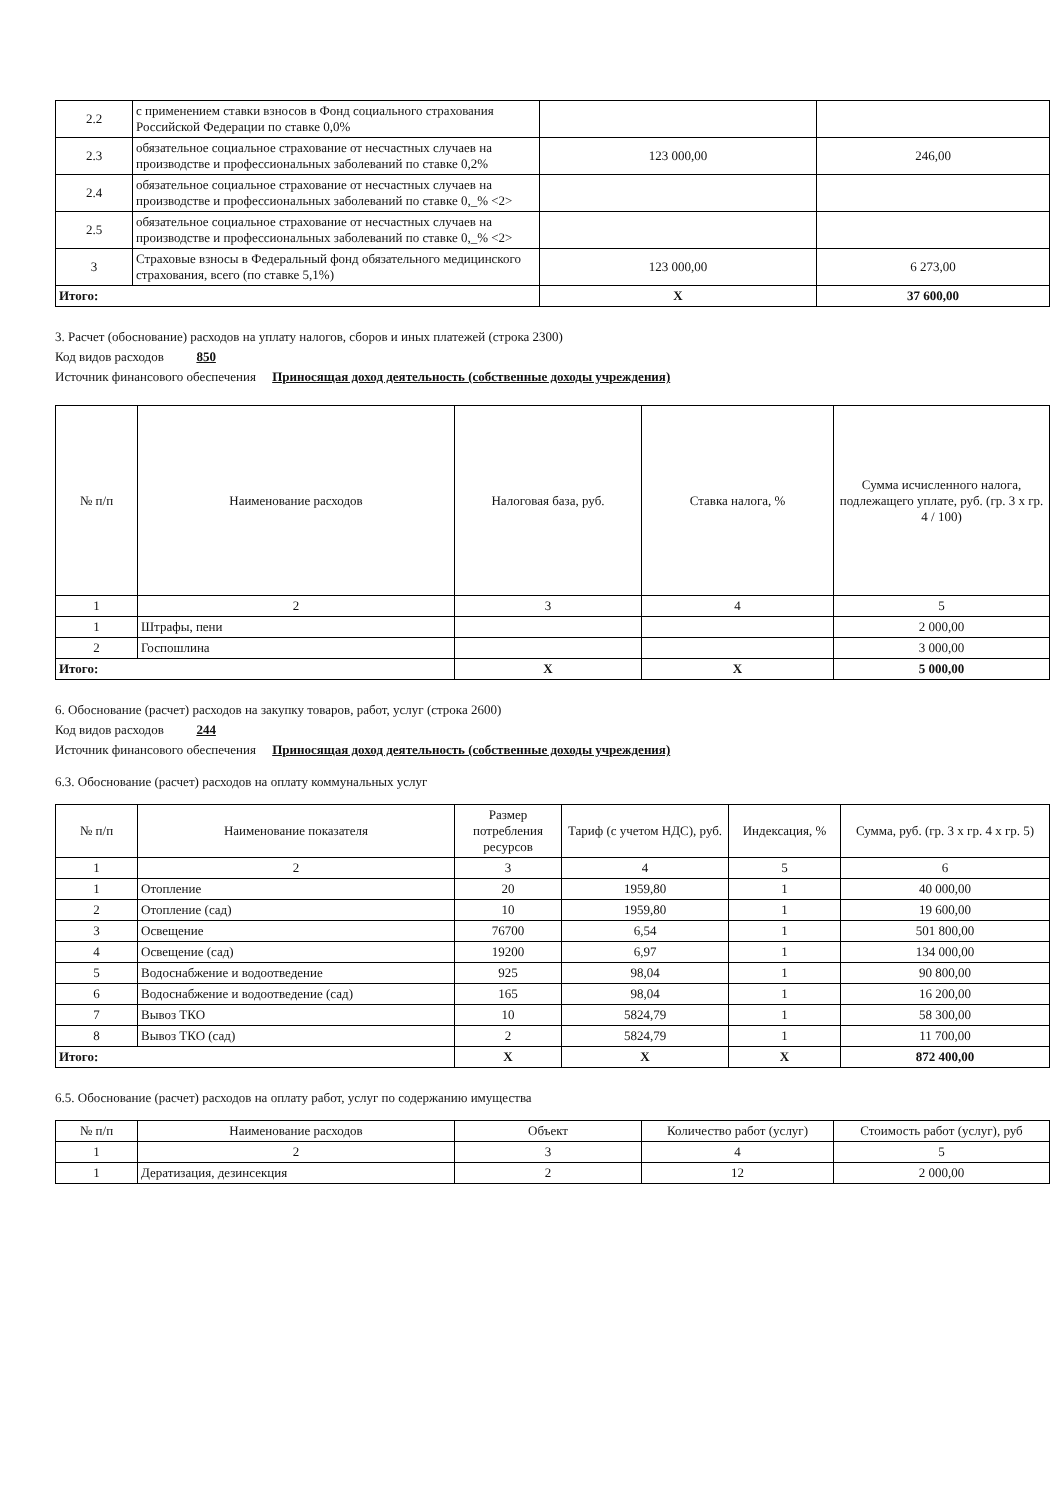| 2.2 | с применением ставки взносов в Фонд социального страхования Российской Федерации по ставке 0,0% | | |
| 2.3 | обязательное социальное страхование от несчастных случаев на производстве и профессиональных заболеваний по ставке 0,2% | 123 000,00 | 246,00 |
| 2.4 | обязательное социальное страхование от несчастных случаев на производстве и профессиональных заболеваний по ставке 0,_% <2> | | |
| 2.5 | обязательное социальное страхование от несчастных случаев на производстве и профессиональных заболеваний по ставке 0,_% <2> | | |
| 3 | Страховые взносы в Федеральный фонд обязательного медицинского страхования, всего (по ставке 5,1%) | 123 000,00 | 6 273,00 |
| Итого: | | Х | 37 600,00 |
3. Расчет (обоснование) расходов на уплату налогов, сборов и иных платежей (строка 2300)
Код видов расходов 850
Источник финансового обеспечения Приносящая доход деятельность (собственные доходы учреждения)
| № п/п | Наименование расходов | Налоговая база, руб. | Ставка налога, % | Сумма исчисленного налога, подлежащего уплате, руб. (гр. 3 х гр. 4 / 100) |
| --- | --- | --- | --- | --- |
| 1 | 2 | 3 | 4 | 5 |
| 1 | Штрафы, пени | | | 2 000,00 |
| 2 | Госпошлина | | | 3 000,00 |
| Итого: | | Х | Х | 5 000,00 |
6. Обоснование (расчет) расходов на закупку товаров, работ, услуг (строка 2600)
Код видов расходов 244
Источник финансового обеспечения Приносящая доход деятельность (собственные доходы учреждения)
6.3. Обоснование (расчет) расходов на оплату коммунальных услуг
| № п/п | Наименование показателя | Размер потребления ресурсов | Тариф (с учетом НДС), руб. | Индексация, % | Сумма, руб. (гр. 3 х гр. 4 х гр. 5) |
| --- | --- | --- | --- | --- | --- |
| 1 | 2 | 3 | 4 | 5 | 6 |
| 1 | Отопление | 20 | 1959,80 | 1 | 40 000,00 |
| 2 | Отопление (сад) | 10 | 1959,80 | 1 | 19 600,00 |
| 3 | Освещение | 76700 | 6,54 | 1 | 501 800,00 |
| 4 | Освещение (сад) | 19200 | 6,97 | 1 | 134 000,00 |
| 5 | Водоснабжение и водоотведение | 925 | 98,04 | 1 | 90 800,00 |
| 6 | Водоснабжение и водоотведение (сад) | 165 | 98,04 | 1 | 16 200,00 |
| 7 | Вывоз ТКО | 10 | 5824,79 | 1 | 58 300,00 |
| 8 | Вывоз ТКО (сад) | 2 | 5824,79 | 1 | 11 700,00 |
| Итого: | | Х | Х | Х | 872 400,00 |
6.5. Обоснование (расчет) расходов на оплату работ, услуг по содержанию имущества
| № п/п | Наименование расходов | Объект | Количество работ (услуг) | Стоимость работ (услуг), руб |
| --- | --- | --- | --- | --- |
| 1 | 2 | 3 | 4 | 5 |
| 1 | Дератизация, дезинсекция | 2 | 12 | 2 000,00 |